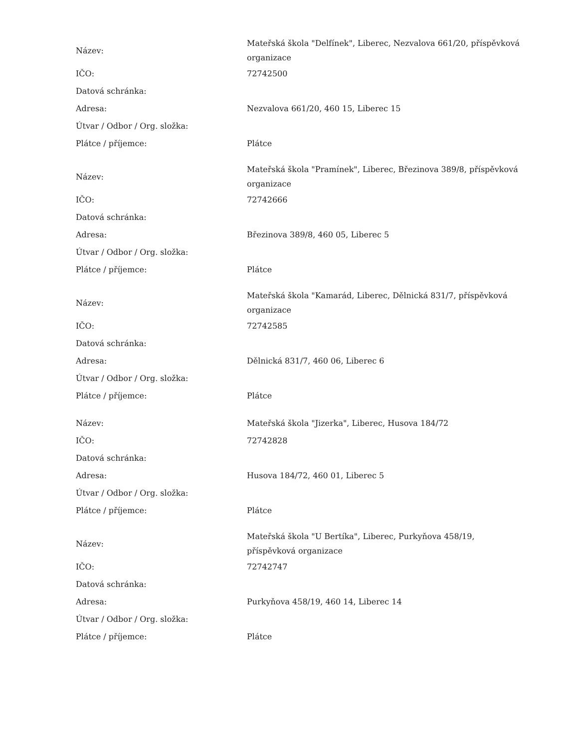| Název: | Mateřská škola "Delfínek", Liberec, Nezvalova 661/20, příspěvková organizace |
| IČO: | 72742500 |
| Datová schránka: | |
| Adresa: | Nezvalova 661/20, 460 15, Liberec 15 |
| Útvar / Odbor / Org. složka: | |
| Plátce / příjemce: | Plátce |
| Název: | Mateřská škola "Pramínek", Liberec, Březinova 389/8, příspěvková organizace |
| IČO: | 72742666 |
| Datová schránka: | |
| Adresa: | Březinova 389/8, 460 05, Liberec 5 |
| Útvar / Odbor / Org. složka: | |
| Plátce / příjemce: | Plátce |
| Název: | Mateřská škola "Kamarád, Liberec, Dělnická 831/7, příspěvková organizace |
| IČO: | 72742585 |
| Datová schránka: | |
| Adresa: | Dělnická 831/7, 460 06, Liberec 6 |
| Útvar / Odbor / Org. složka: | |
| Plátce / příjemce: | Plátce |
| Název: | Mateřská škola "Jizerka", Liberec, Husova 184/72 |
| IČO: | 72742828 |
| Datová schránka: | |
| Adresa: | Husova 184/72, 460 01, Liberec 5 |
| Útvar / Odbor / Org. složka: | |
| Plátce / příjemce: | Plátce |
| Název: | Mateřská škola "U Bertíka", Liberec, Purkyňova 458/19, příspěvková organizace |
| IČO: | 72742747 |
| Datová schránka: | |
| Adresa: | Purkyňova 458/19, 460 14, Liberec 14 |
| Útvar / Odbor / Org. složka: | |
| Plátce / příjemce: | Plátce |